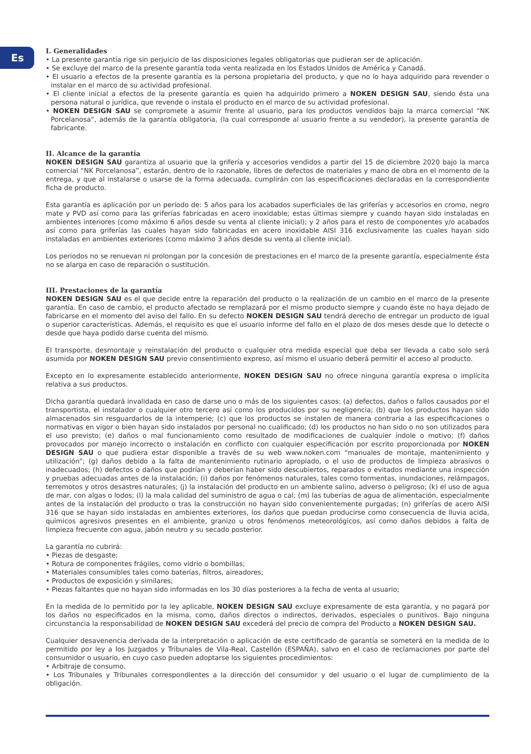Es
I. Generalidades
• La presente garantía rige sin perjuicio de las disposiciones legales obligatorias que pudieran ser de aplicación.
• Se excluye del marco de la presente garantía toda venta realizada en los Estados Unidos de América y Canadá.
• El usuario a efectos de la presente garantía es la persona propietaria del producto, y que no lo haya adquirido para revender o instalar en el marco de su actividad profesional.
• El cliente inicial a efectos de la presente garantía es quien ha adquirido primero a NOKEN DESIGN SAU, siendo ésta una persona natural o jurídica, que revende o instala el producto en el marco de su actividad profesional.
• NOKEN DESIGN SAU se compromete a asumir frente al usuario, para los productos vendidos bajo la marca comercial “NK Porcelanosa“, además de la garantía obligatoria, (la cual corresponde al usuario frente a su vendedor), la presente garantía de fabricante.
II. Alcance de la garantía
NOKEN DESIGN SAU garantiza al usuario que la grifería y accesorios vendidos a partir del 15 de diciembre 2020 bajo la marca comercial “NK Porcelanosa”, estarán, dentro de lo razonable, libres de defectos de materiales y mano de obra en el momento de la entrega, y que al instalarse o usarse de la forma adecuada, cumplirán con las especificaciones declaradas en la correspondiente ficha de producto.
Esta garantía es aplicación por un período de: 5 años para los acabados superficiales de las griferías y accesorios en cromo, negro mate y PVD así como para las griferías fabricadas en acero inoxidable; estas últimas siempre y cuando hayan sido instaladas en ambientes interiores (como máximo 6 años desde su venta al cliente inicial); y 2 años para el resto de componentes y/o acabados así como para griferías las cuales hayan sido fabricadas en acero inoxidable AISI 316 exclusivamente las cuales hayan sido instaladas en ambientes exteriores (como máximo 3 años desde su venta al cliente inicial).
Los periodos no se renuevan ni prolongan por la concesión de prestaciones en el marco de la presente garantía, especialmente ésta no se alarga en caso de reparación o sustitución.
III. Prestaciones de la garantía
NOKEN DESIGN SAU es el que decide entre la reparación del producto o la realización de un cambio en el marco de la presente garantía. En caso de cambio, el producto afectado se remplazará por el mismo producto siempre y cuando éste no haya dejado de fabricarse en el momento del aviso del fallo. En su defecto NOKEN DESIGN SAU tendrá derecho de entregar un producto de igual o superior características. Además, el requisito es que el usuario informe del fallo en el plazo de dos meses desde que lo detecte o desde que haya podido darse cuenta del mismo.
El transporte, desmontaje y reinstalación del producto o cualquier otra medida especial que deba ser llevada a cabo solo será asumida por NOKEN DESIGN SAU previo consentimiento expreso, así mismo el usuario deberá permitir el acceso al producto.
Excepto en lo expresamente establecido anteriormente, NOKEN DESIGN SAU no ofrece ninguna garantía expresa o implícita relativa a sus productos.
Dicha garantía quedará invalidada en caso de darse uno o más de los siguientes casos: (a) defectos, daños o fallos causados por el transportista, el instalador o cualquier otro tercero así como los producidos por su negligencia; (b) que los productos hayan sido almacenados sin resguardarlos de la intemperie; (c) que los productos se instalen de manera contraria a las especificaciones o normativas en vigor o bien hayan sido instalados por personal no cualificado; (d) los productos no han sido o no son utilizados para el uso previsto; (e) daños o mal funcionamiento como resultado de modificaciones de cualquier índole o motivo; (f) daños provocados por manejo incorrecto o instalación en conflicto con cualquier especificación por escrito proporcionada por NOKEN DESIGN SAU o que pudiera estar disponible a través de su web www.noken.com “manuales de montaje, mantenimiento y utilización”; (g) daños debido a la falta de mantenimiento rutinario apropiado, o el uso de productos de limpieza abrasivos o inadecuados; (h) defectos o daños que podrían y deberían haber sido descubiertos, reparados o evitados mediante una inspección y pruebas adecuadas antes de la instalación; (i) daños por fenómenos naturales, tales como tormentas, inundaciones, relámpagos, terremotos y otros desastres naturales; (j) la instalación del producto en un ambiente salino, adverso o peligroso; (k) el uso de agua de mar, con algas o lodos; (l) la mala calidad del suministro de agua o cal; (m) las tuberías de agua de alimentación, especialmente antes de la instalación del producto o tras la construcción no hayan sido convenientemente purgadas; (n) griferías de acero AISI 316 que se hayan sido instaladas en ambientes exteriores, los daños que puedan producirse como consecuencia de lluvia acida, químicos agresivos presentes en el ambiente, granizo u otros fenómenos meteorológicos, así como daños debidos a falta de limpieza frecuente con agua, jabón neutro y su secado posterior.
La garantía no cubrirá:
• Piezas de desgaste;
• Rotura de componentes frágiles, como vidrio o bombillas;
• Materiales consumibles tales como baterías, filtros, aireadores;
• Productos de exposición y similares;
• Piezas faltantes que no hayan sido informadas en los 30 días posteriores a la fecha de venta al usuario;
En la medida de lo permitido por la ley aplicable, NOKEN DESIGN SAU excluye expresamente de esta garantía, y no pagará por los daños no especificados en la misma, como, daños directos o indirectos, derivados, especiales o punitivos. Bajo ninguna circunstancia la responsabilidad de NOKEN DESIGN SAU excederá del precio de compra del Producto a NOKEN DESIGN SAU.
Cualquier desavenencia derivada de la interpretación o aplicación de este certificado de garantía se someterá en la medida de lo permitido por ley a los Juzgados y Tribunales de Vila-Real, Castellón (ESPAÑA), salvo en el caso de reclamaciones por parte del consumidor o usuario, en cuyo caso pueden adoptarse los siguientes procedimientos:
• Arbitraje de consumo.
• Los Tribunales y Tribunales correspondientes a la dirección del consumidor y del usuario o el lugar de cumplimiento de la obligación.